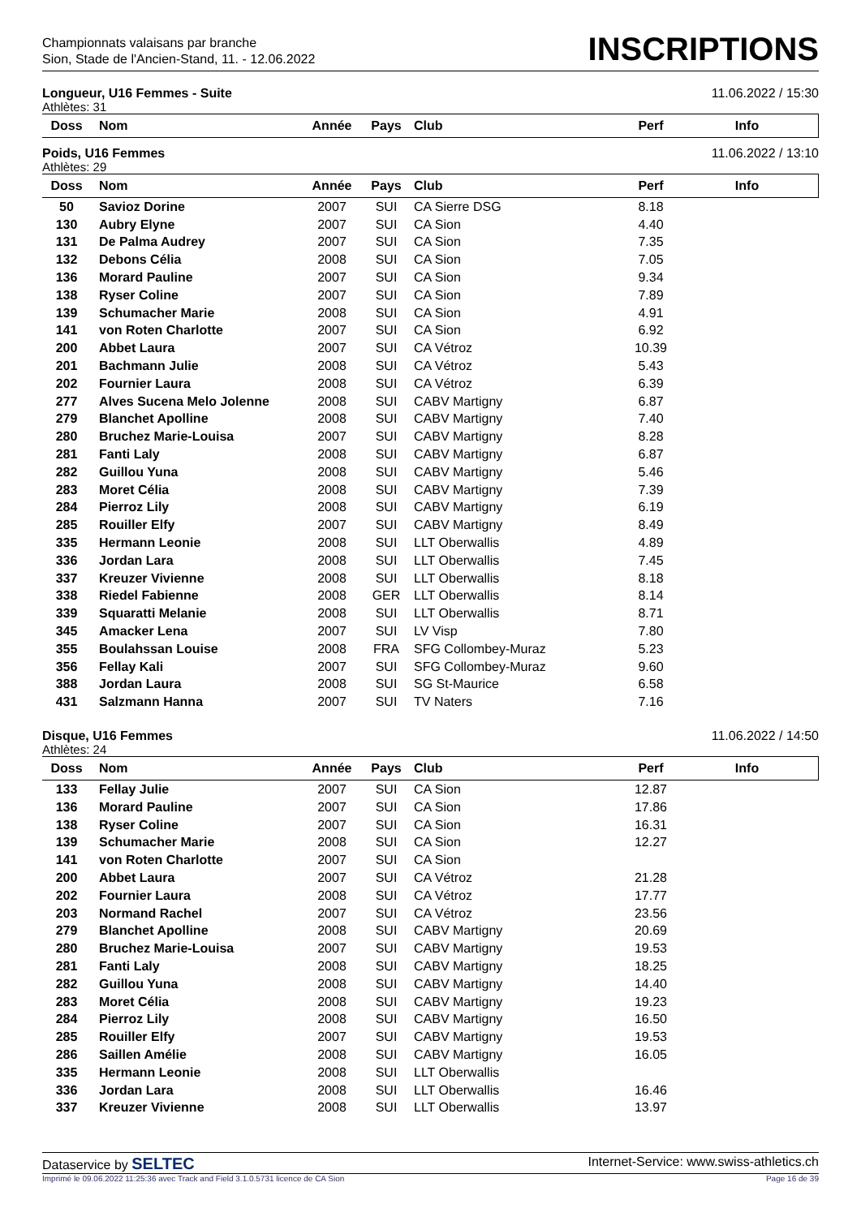Championnats valaisans par branche
Sion, Stade de l'Ancien-Stand, 11. - 12.06.2022
INSCRIPTIONS
Longueur, U16 Femmes - Suite 11.06.2022 / 15:30
Athlètes: 31
| Doss | Nom | Année | Pays | Club | Perf | Info |
| --- | --- | --- | --- | --- | --- | --- |
Poids, U16 Femmes 11.06.2022 / 13:10
Athlètes: 29
| Doss | Nom | Année | Pays | Club | Perf | Info |
| --- | --- | --- | --- | --- | --- | --- |
| 50 | Savioz Dorine | 2007 | SUI | CA Sierre DSG | 8.18 | |
| 130 | Aubry Elyne | 2007 | SUI | CA Sion | 4.40 | |
| 131 | De Palma Audrey | 2007 | SUI | CA Sion | 7.35 | |
| 132 | Debons Célia | 2008 | SUI | CA Sion | 7.05 | |
| 136 | Morard Pauline | 2007 | SUI | CA Sion | 9.34 | |
| 138 | Ryser Coline | 2007 | SUI | CA Sion | 7.89 | |
| 139 | Schumacher Marie | 2008 | SUI | CA Sion | 4.91 | |
| 141 | von Roten Charlotte | 2007 | SUI | CA Sion | 6.92 | |
| 200 | Abbet Laura | 2007 | SUI | CA Vétroz | 10.39 | |
| 201 | Bachmann Julie | 2008 | SUI | CA Vétroz | 5.43 | |
| 202 | Fournier Laura | 2008 | SUI | CA Vétroz | 6.39 | |
| 277 | Alves Sucena Melo Jolenne | 2008 | SUI | CABV Martigny | 6.87 | |
| 279 | Blanchet Apolline | 2008 | SUI | CABV Martigny | 7.40 | |
| 280 | Bruchez Marie-Louisa | 2007 | SUI | CABV Martigny | 8.28 | |
| 281 | Fanti Laly | 2008 | SUI | CABV Martigny | 6.87 | |
| 282 | Guillou Yuna | 2008 | SUI | CABV Martigny | 5.46 | |
| 283 | Moret Célia | 2008 | SUI | CABV Martigny | 7.39 | |
| 284 | Pierroz Lily | 2008 | SUI | CABV Martigny | 6.19 | |
| 285 | Rouiller Elfy | 2007 | SUI | CABV Martigny | 8.49 | |
| 335 | Hermann Leonie | 2008 | SUI | LLT Oberwallis | 4.89 | |
| 336 | Jordan Lara | 2008 | SUI | LLT Oberwallis | 7.45 | |
| 337 | Kreuzer Vivienne | 2008 | SUI | LLT Oberwallis | 8.18 | |
| 338 | Riedel Fabienne | 2008 | GER | LLT Oberwallis | 8.14 | |
| 339 | Squaratti Melanie | 2008 | SUI | LLT Oberwallis | 8.71 | |
| 345 | Amacker Lena | 2007 | SUI | LV Visp | 7.80 | |
| 355 | Boulahssan Louise | 2008 | FRA | SFG Collombey-Muraz | 5.23 | |
| 356 | Fellay Kali | 2007 | SUI | SFG Collombey-Muraz | 9.60 | |
| 388 | Jordan Laura | 2008 | SUI | SG St-Maurice | 6.58 | |
| 431 | Salzmann Hanna | 2007 | SUI | TV Naters | 7.16 | |
Disque, U16 Femmes 11.06.2022 / 14:50
Athlètes: 24
| Doss | Nom | Année | Pays | Club | Perf | Info |
| --- | --- | --- | --- | --- | --- | --- |
| 133 | Fellay Julie | 2007 | SUI | CA Sion | 12.87 | |
| 136 | Morard Pauline | 2007 | SUI | CA Sion | 17.86 | |
| 138 | Ryser Coline | 2007 | SUI | CA Sion | 16.31 | |
| 139 | Schumacher Marie | 2008 | SUI | CA Sion | 12.27 | |
| 141 | von Roten Charlotte | 2007 | SUI | CA Sion | | |
| 200 | Abbet Laura | 2007 | SUI | CA Vétroz | 21.28 | |
| 202 | Fournier Laura | 2008 | SUI | CA Vétroz | 17.77 | |
| 203 | Normand Rachel | 2007 | SUI | CA Vétroz | 23.56 | |
| 279 | Blanchet Apolline | 2008 | SUI | CABV Martigny | 20.69 | |
| 280 | Bruchez Marie-Louisa | 2007 | SUI | CABV Martigny | 19.53 | |
| 281 | Fanti Laly | 2008 | SUI | CABV Martigny | 18.25 | |
| 282 | Guillou Yuna | 2008 | SUI | CABV Martigny | 14.40 | |
| 283 | Moret Célia | 2008 | SUI | CABV Martigny | 19.23 | |
| 284 | Pierroz Lily | 2008 | SUI | CABV Martigny | 16.50 | |
| 285 | Rouiller Elfy | 2007 | SUI | CABV Martigny | 19.53 | |
| 286 | Saillen Amélie | 2008 | SUI | CABV Martigny | 16.05 | |
| 335 | Hermann Leonie | 2008 | SUI | LLT Oberwallis | | |
| 336 | Jordan Lara | 2008 | SUI | LLT Oberwallis | 16.46 | |
| 337 | Kreuzer Vivienne | 2008 | SUI | LLT Oberwallis | 13.97 | |
Dataservice by SELTEC Internet-Service: www.swiss-athletics.ch
Imprimé le 09.06.2022 11:25:36 avec Track and Field 3.1.0.5731 licence de CA Sion Page 16 de 39